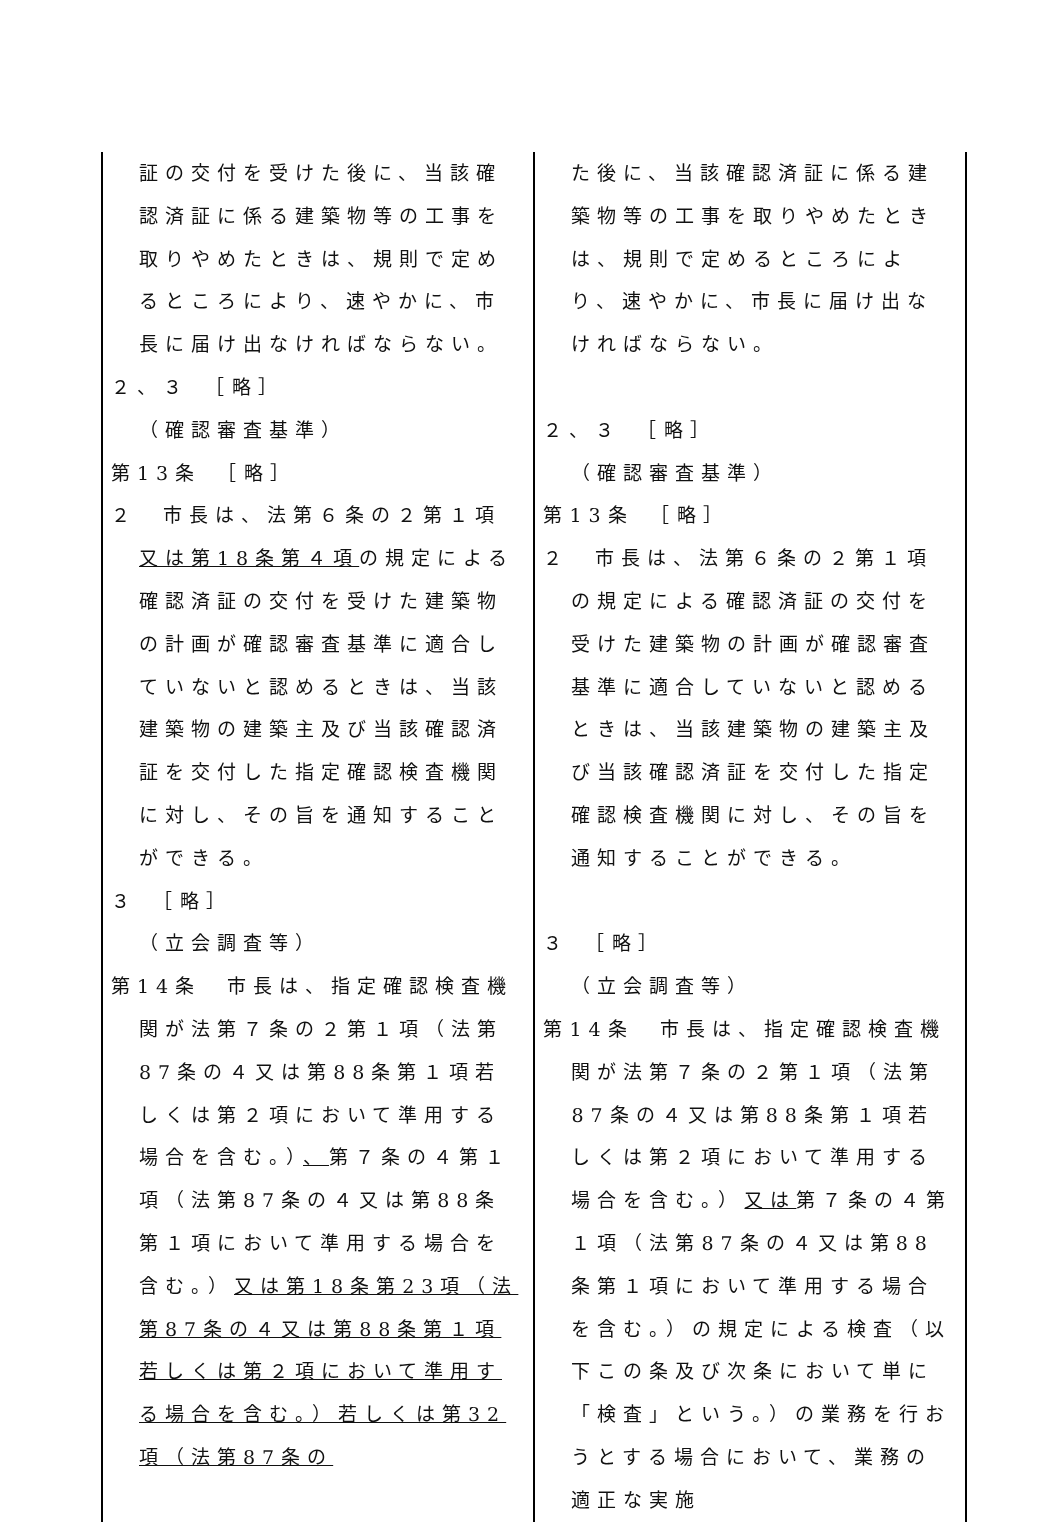| 証の交付を受けた後に、当該確認済証に係る建築物等の工事を取りやめたときは、規則で定めるところにより、速やかに、市長に届け出なければならない。 ２、３ ［略］ （確認審査基準） 第13条 ［略］ ２ 市長は、法第６条の２第１項 又は第18条第４項 の規定による確認済証の交付を受けた建築物の計画が確認審査基準に適合していないと認めるときは、当該建築物の建築主及び当該確認済証を交付した指定確認検査機関に対し、その旨を通知することができる。 ３ ［略］ （立会調査等） 第14条 市長は、指定確認検査機関が法第７条の２第１項（法第87条の４又は第88条第１項若しくは第２項において準用する場合を含む。） 、 第７条の４第１項（法第87条の４又は第88条第１項において準用する場合を含む。） 又は第18条第23項（法第87条の４又は第88条第１項若しくは第２項において準用する場合を含む。）若しくは第32項（法第87条の | た後に、当該確認済証に係る建築物等の工事を取りやめたときは、規則で定めるところにより、速やかに、市長に届け出なければならない。 ２、３ ［略］ （確認審査基準） 第13条 ［略］ ２ 市長は、法第６条の２第１項の規定による確認済証の交付を受けた建築物の計画が確認審査基準に適合していないと認めるときは、当該建築物の建築主及び当該確認済証を交付した指定確認検査機関に対し、その旨を通知することができる。 ３ ［略］ （立会調査等） 第14条 市長は、指定確認検査機関が法第７条の２第１項（法第87条の４又は第88条第１項若しくは第２項において準用する場合を含む。） 又は 第７条の４第１項（法第87条の４又は第88条第１項において準用する場合を含む。）の規定による検査（以下この条及び次条において単に「検査」という。）の業務を行おうとする場合において、業務の適正な実施 |